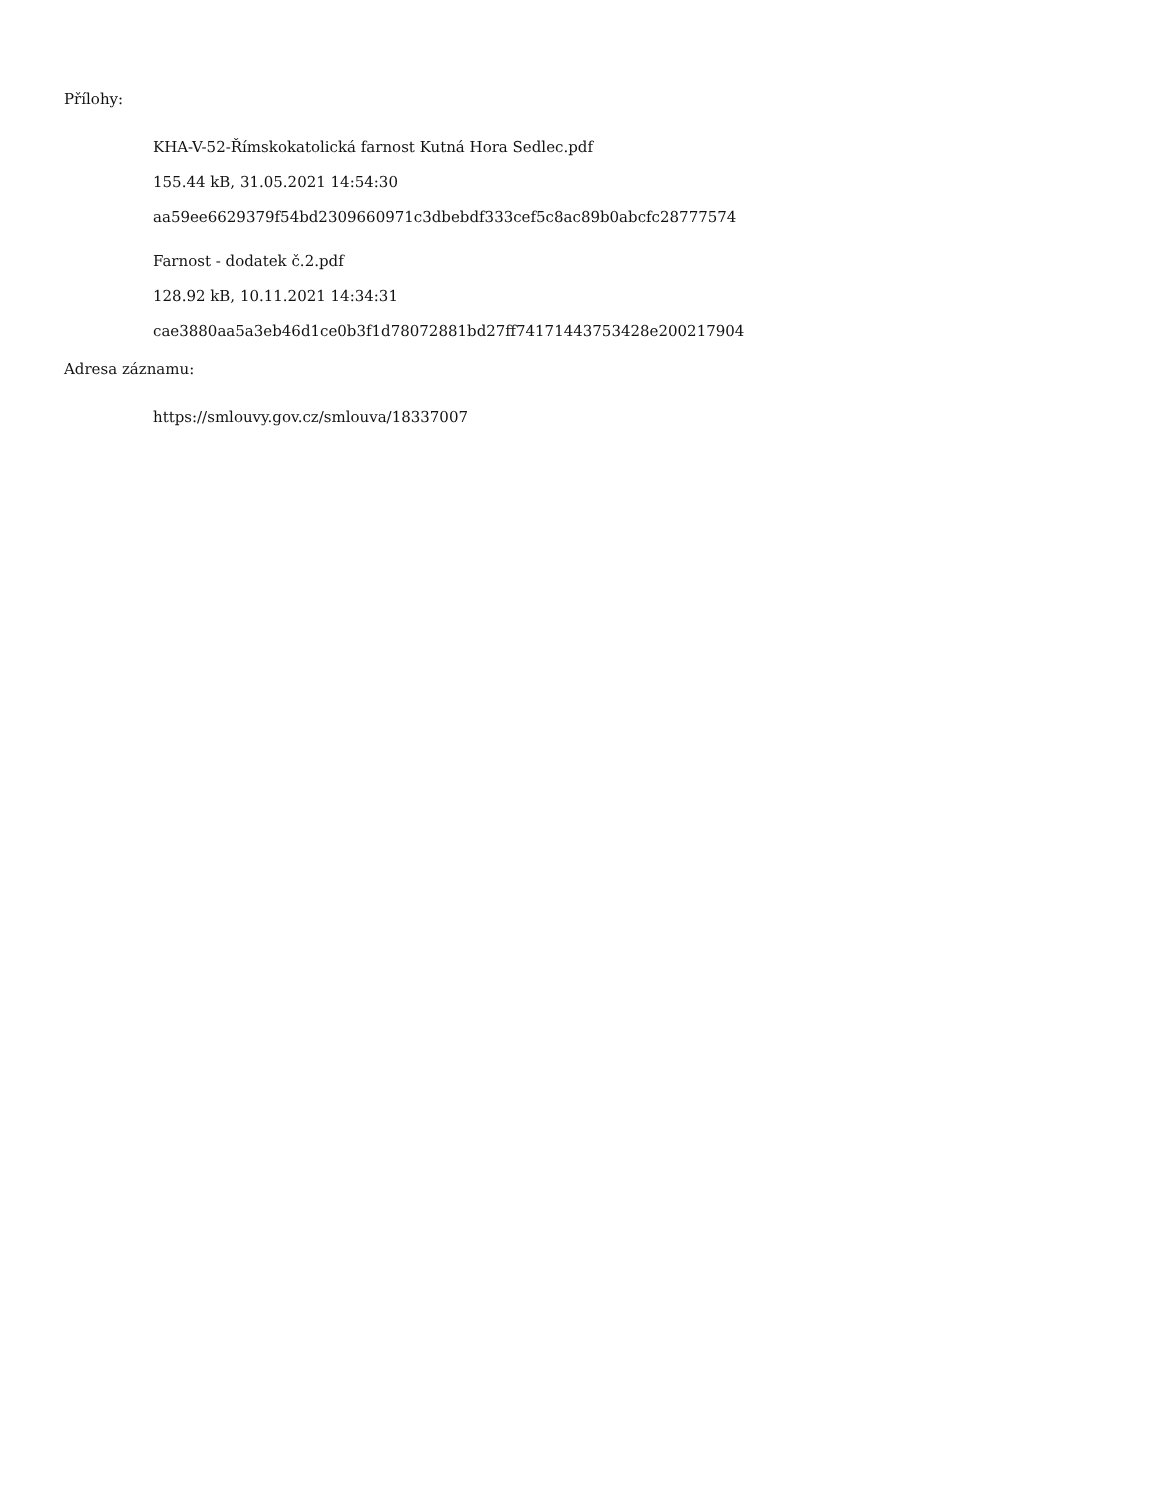Přílohy:
KHA-V-52-Římskokatolická farnost Kutná Hora Sedlec.pdf
155.44 kB, 31.05.2021 14:54:30
aa59ee6629379f54bd2309660971c3dbebdf333cef5c8ac89b0abcfc28777574
Farnost - dodatek č.2.pdf
128.92 kB, 10.11.2021 14:34:31
cae3880aa5a3eb46d1ce0b3f1d78072881bd27ff74171443753428e200217904
Adresa záznamu:
https://smlouvy.gov.cz/smlouva/18337007